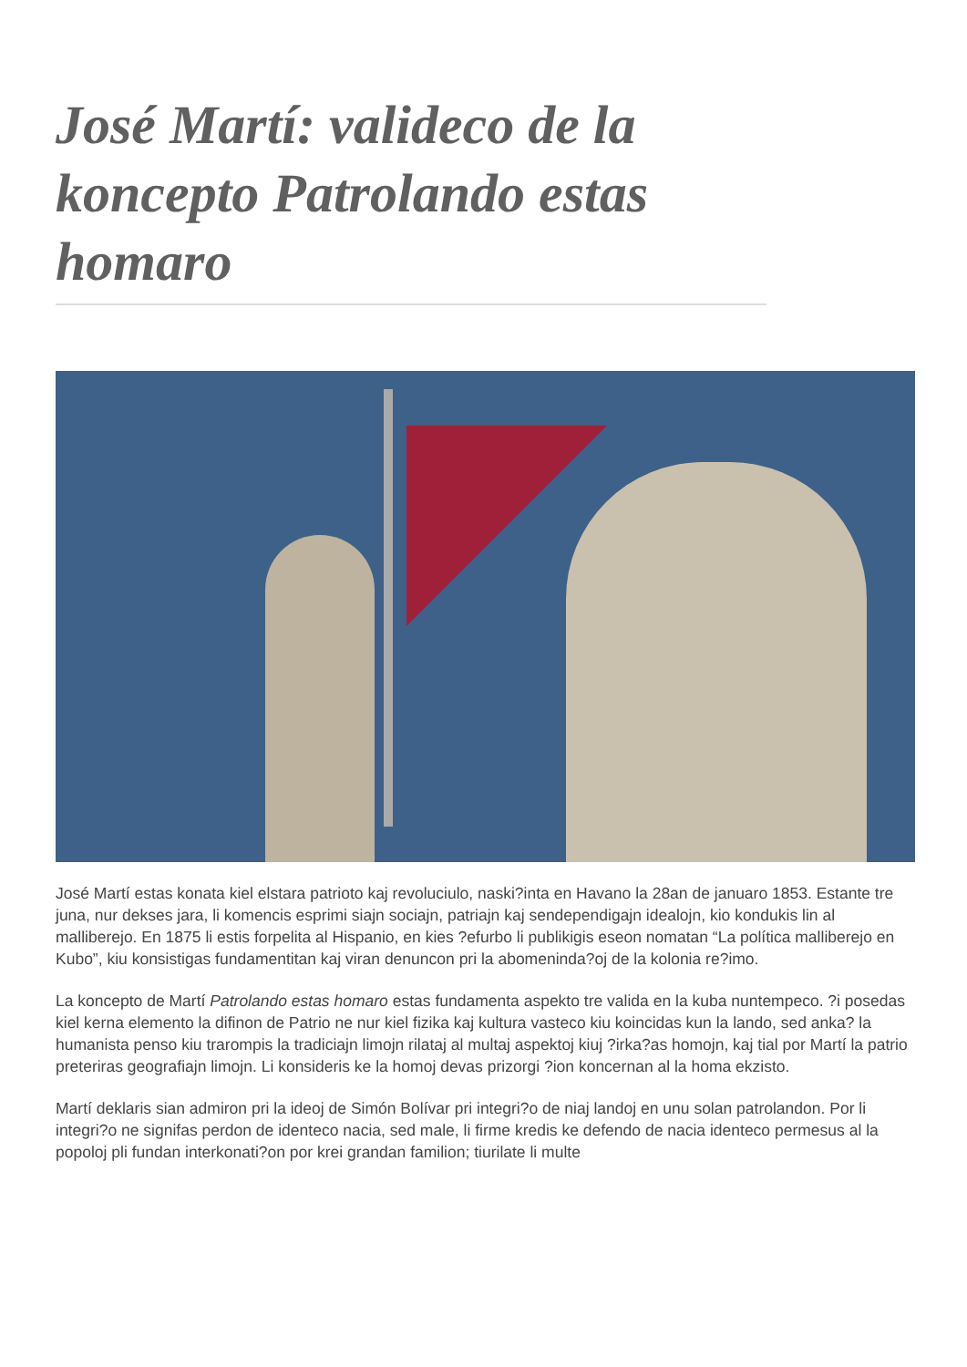José Martí: valideco de la koncepto Patrolando estas homaro
José Martí estas konata kiel elstara patrioto kaj revoluciulo, naski?inta en Havano la 28an de januaro 1853. Estante tre juna, nur dekses jara, li komencis esprimi siajn sociajn, patriajn kaj sendependigajn idealojn, kio kondukis lin al malliberejo. En 1875 li estis forpelita al Hispanio, en kies ?efurbo li publikigis eseon nomatan “La política malliberejo en Kubo”, kiu konsistigas fundamentitan kaj viran denuncon pri la abomeninda?oj de la kolonia re?imo.
La koncepto de Martí Patrolando estas homaro estas fundamenta aspekto tre valida en la kuba nuntempeco. ?i posedas kiel kerna elemento la difinon de Patrio ne nur kiel fizika kaj kultura vasteco kiu koincidas kun la lando, sed anka? la humanista penso kiu trarompis la tradiciajn limojn rilataj al multaj aspektoj kiuj ?irka?as homojn, kaj tial por Martí la patrio preteriras geografiajn limojn. Li konsideris ke la homoj devas prizorgi ?ion koncernan al la homa ekzisto.
Martí deklaris sian admiron pri la ideoj de Simón Bolívar pri integri?o de niaj landoj en unu solan patrolandon. Por li integri?o ne signifas perdon de identeco nacia, sed male, li firme kredis ke defendo de nacia identeco permesus al la popoloj pli fundan interkonati?on por krei grandan familion; tiurilate li multe